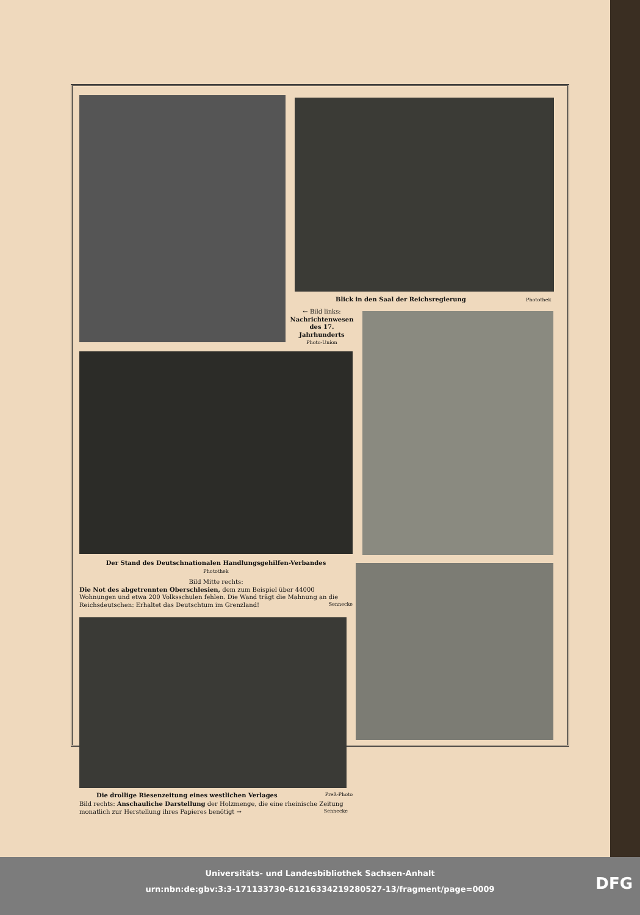Blick in den Saal der Reichsregierung Photothek
← Bild links:
Nachrichtenwesen des 17. Jahrhunderts
Photo-Union
Der Stand des Deutschnationalen Handlungsgehilfen-Verbandes
Photothek
Bild Mitte rechts:
Die Not des abgetrennten Oberschlesien, dem zum Beispiel über 44000 Wohnungen und etwa 200 Volksschulen fehlen. Die Wand trägt die Mahnung an die Reichsdeutschen: Erhaltet das Deutschtum im Grenzland! Sennecke
Die drollige Riesenzeitung eines westlichen Verlages Preß-Photo
Bild rechts: Anschauliche Darstellung der Holzmenge, die eine rheinische Zeitung monatlich zur Herstellung ihres Papieres benötigt → Sennecke
Universitäts- und Landesbibliothek Sachsen-Anhalt
urn:nbn:de:gbv:3:3-171133730-61216334219280527-13/fragment/page=0009
DFG